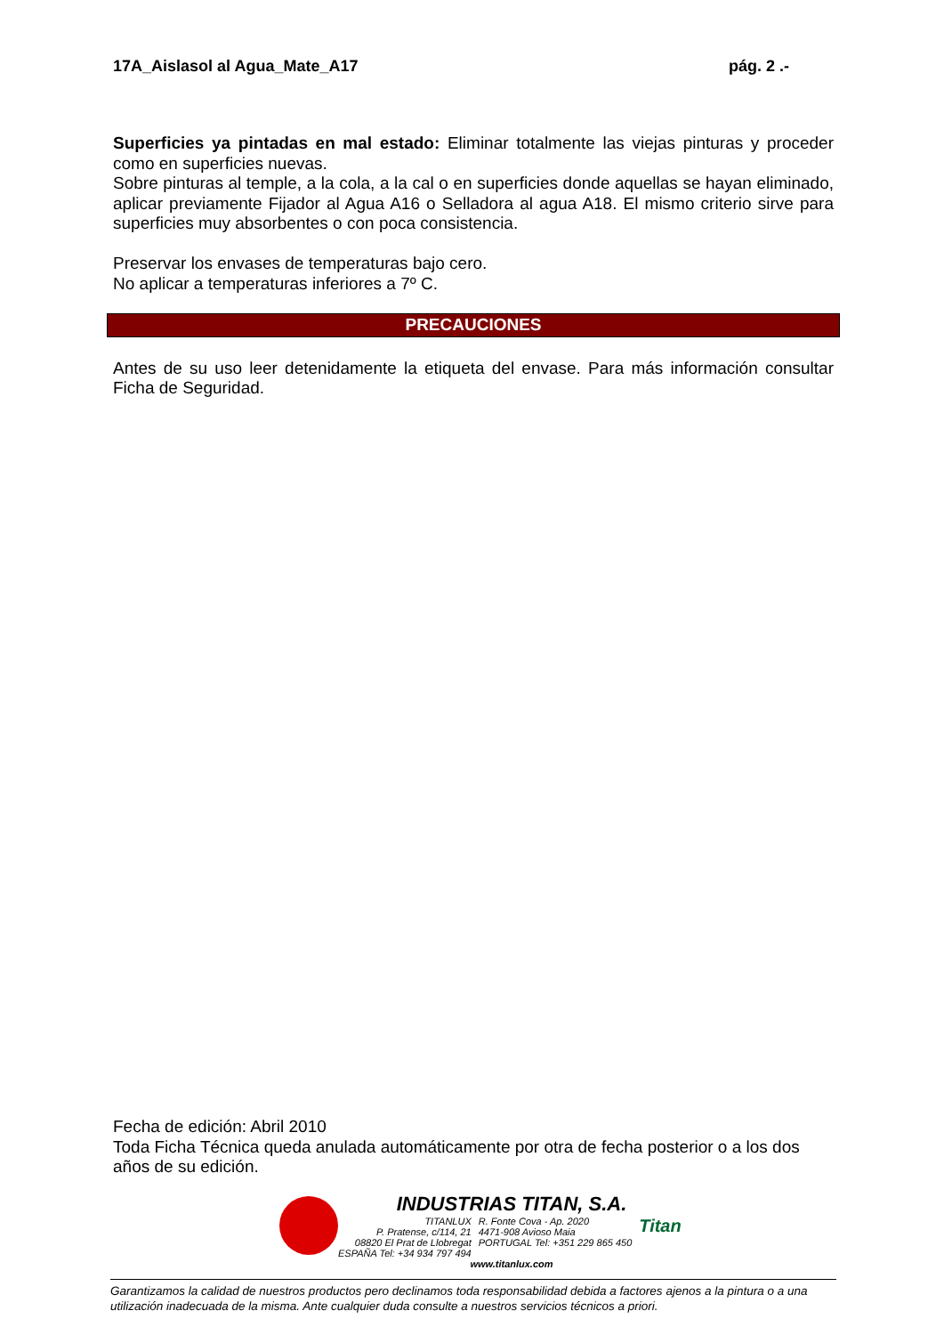17A_Aislasol al Agua_Mate_A17 pág. 2 .-
Superficies ya pintadas en mal estado: Eliminar totalmente las viejas pinturas y proceder como en superficies nuevas.
Sobre pinturas al temple, a la cola, a la cal o en superficies donde aquellas se hayan eliminado, aplicar previamente Fijador al Agua A16 o Selladora al agua A18. El mismo criterio sirve para superficies muy absorbentes o con poca consistencia.
Preservar los envases de temperaturas bajo cero.
No aplicar a temperaturas inferiores a 7º C.
PRECAUCIONES
Antes de su uso leer detenidamente la etiqueta del envase. Para más información consultar Ficha de Seguridad.
Fecha de edición: Abril 2010
Toda Ficha Técnica queda anulada automáticamente por otra de fecha posterior o a los dos años de su edición.
INDUSTRIAS TITAN, S.A.
TITANLUX
P. Pratense, c/114, 21
08820 El Prat de Llobregat
ESPAÑA Tel: +34 934 797 494
R. Fonte Cova - Ap. 2020
4471-908 Avioso Maia
PORTUGAL Tel: +351 229 865 450
Titan
www.titanlux.com
Garantizamos la calidad de nuestros productos pero declinamos toda responsabilidad debida a factores ajenos a la pintura o a una utilización inadecuada de la misma. Ante cualquier duda consulte a nuestros servicios técnicos a priori.